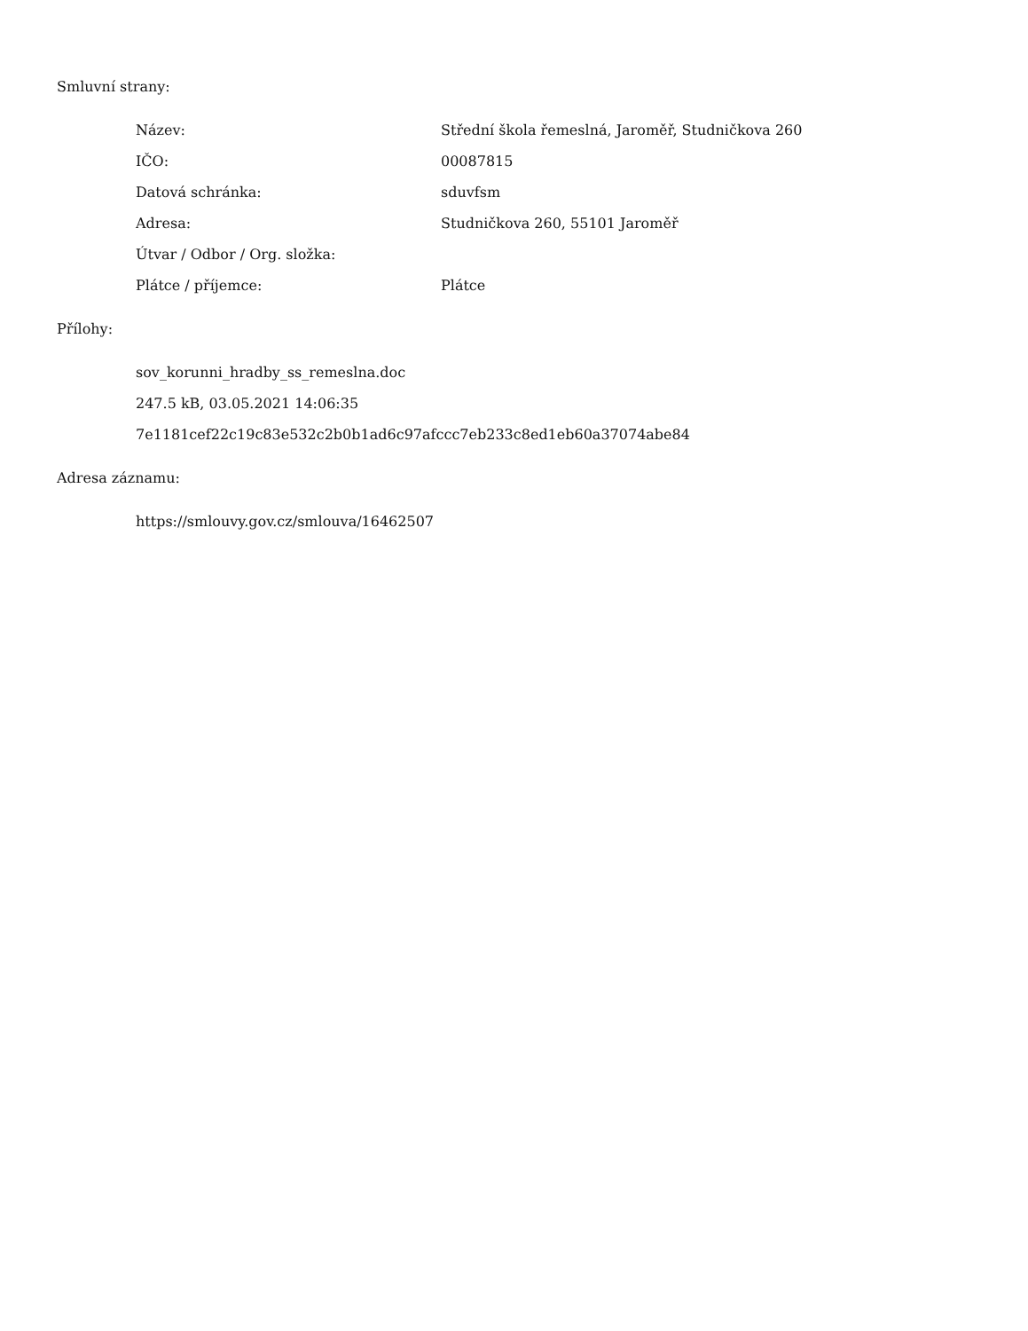Smluvní strany:
| Název: | Střední škola řemeslná, Jaroměř, Studničkova 260 |
| IČO: | 00087815 |
| Datová schránka: | sduvfsm |
| Adresa: | Studničkova 260, 55101 Jaroměř |
| Útvar / Odbor / Org. složka: | |
| Plátce / příjemce: | Plátce |
Přílohy:
sov_korunni_hradby_ss_remeslna.doc
247.5 kB, 03.05.2021 14:06:35
7e1181cef22c19c83e532c2b0b1ad6c97afccc7eb233c8ed1eb60a37074abe84
Adresa záznamu:
https://smlouvy.gov.cz/smlouva/16462507